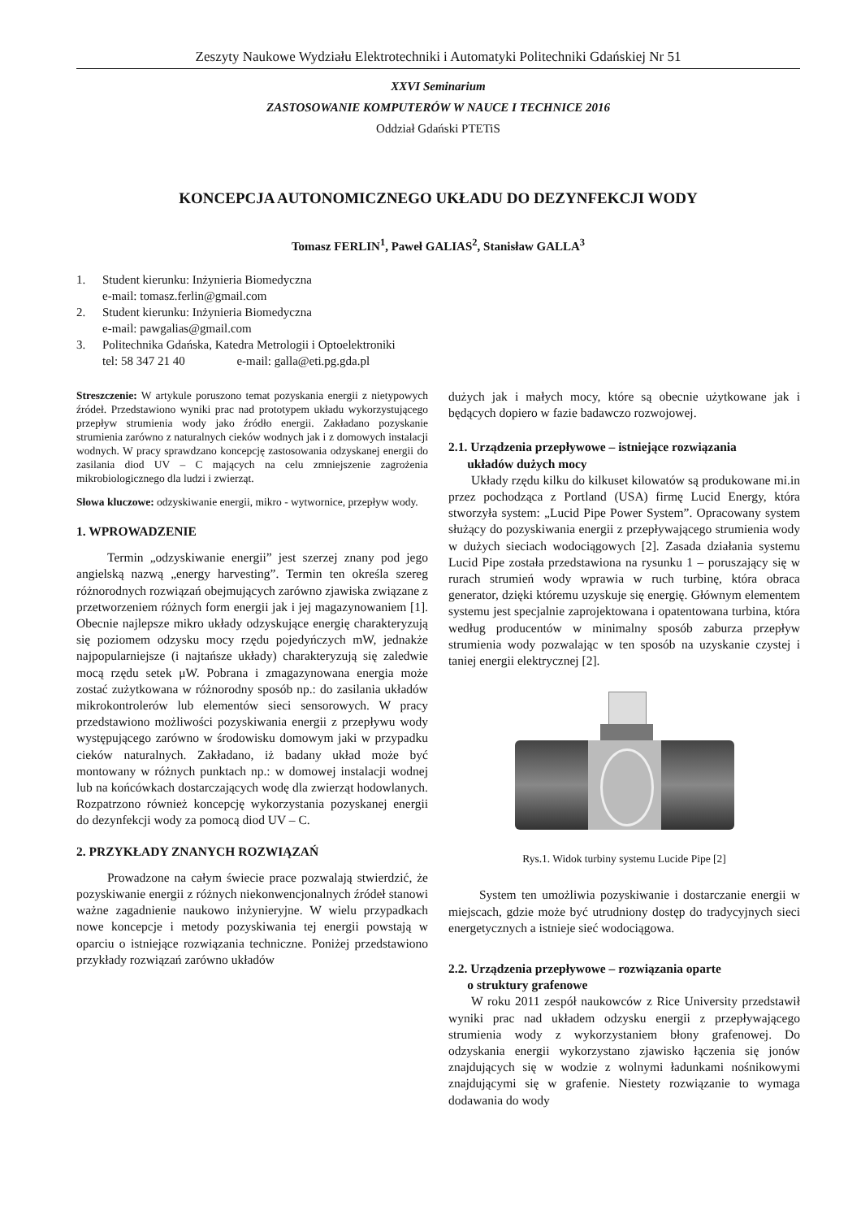Zeszyty Naukowe Wydziału Elektrotechniki i Automatyki Politechniki Gdańskiej Nr 51
XXVI Seminarium
ZASTOSOWANIE KOMPUTERÓW W NAUCE I TECHNICE 2016
Oddział Gdański PTETiS
KONCEPCJA AUTONOMICZNEGO UKŁADU DO DEZYNFEKCJI WODY
Tomasz FERLIN<sup>1</sup>, Paweł GALIAS<sup>2</sup>, Stanisław GALLA<sup>3</sup>
1. Student kierunku: Inżynieria Biomedyczna
e-mail: tomasz.ferlin@gmail.com
2. Student kierunku: Inżynieria Biomedyczna
e-mail: pawgalias@gmail.com
3. Politechnika Gdańska, Katedra Metrologii i Optoelektroniki
tel: 58 347 21 40 e-mail: galla@eti.pg.gda.pl
Streszczenie: W artykule poruszono temat pozyskania energii z nietypowych źródeł. Przedstawiono wyniki prac nad prototypem układu wykorzystującego przepływ strumienia wody jako źródło energii. Zakładano pozyskanie strumienia zarówno z naturalnych cieków wodnych jak i z domowych instalacji wodnych. W pracy sprawdzano koncepcję zastosowania odzyskanej energii do zasilania diod UV – C mających na celu zmniejszenie zagrożenia mikrobiologicznego dla ludzi i zwierząt.
Słowa kluczowe: odzyskiwanie energii, mikro - wytwornice, przepływ wody.
1. WPROWADZENIE
Termin „odzyskiwanie energii” jest szerzej znany pod jego angielską nazwą „energy harvesting”. Termin ten określa szereg różnorodnych rozwiązań obejmujących zarówno zjawiska związane z przetworzeniem różnych form energii jak i jej magazynowaniem [1]. Obecnie najlepsze mikro układy odzyskujące energię charakteryzują się poziomem odzysku mocy rzędu pojedyńczych mW, jednakże najpopularniejsze (i najtańsze układy) charakteryzują się zaledwie mocą rzędu setek μW. Pobrana i zmagazynowana energia może zostać zużytkowana w różnorodny sposób np.: do zasilania układów mikrokontrolerów lub elementów sieci sensorowych. W pracy przedstawiono możliwości pozyskiwania energii z przepływu wody występującego zarówno w środowisku domowym jaki w przypadku cieków naturalnych. Zakładano, iż badany układ może być montowany w różnych punktach np.: w domowej instalacji wodnej lub na końcówkach dostarczających wodę dla zwierząt hodowlanych. Rozpatrzono również koncepcję wykorzystania pozyskanej energii do dezynfekcji wody za pomocą diod UV – C.
2. PRZYKŁADY ZNANYCH ROZWIĄZAŃ
Prowadzone na całym świecie prace pozwalają stwierdzić, że pozyskiwanie energii z różnych niekonwencjonalnych źródeł stanowi ważne zagadnienie naukowo inżynieryjne. W wielu przypadkach nowe koncepcje i metody pozyskiwania tej energii powstają w oparciu o istniejące rozwiązania techniczne. Poniżej przedstawiono przykłady rozwiązań zarówno układów
dużych jak i małych mocy, które są obecnie użytkowane jak i będących dopiero w fazie badawczo rozwojowej.
2.1. Urządzenia przepływowe – istniejące rozwiązania
układów dużych mocy
Układy rzędu kilku do kilkuset kilowatów są produkowane mi.in przez pochodząca z Portland (USA) firmę Lucid Energy, która stworzyła system: „Lucid Pipe Power System”. Opracowany system służący do pozyskiwania energii z przepływającego strumienia wody w dużych sieciach wodociągowych [2]. Zasada działania systemu Lucid Pipe została przedstawiona na rysunku 1 – poruszający się w rurach strumień wody wprawia w ruch turbinę, która obraca generator, dzięki któremu uzyskuje się energię. Głównym elementem systemu jest specjalnie zaprojektowana i opatentowana turbina, która według producentów w minimalny sposób zaburza przepływ strumienia wody pozwalając w ten sposób na uzyskanie czystej i taniej energii elektrycznej [2].
Rys.1. Widok turbiny systemu Lucide Pipe [2]
System ten umożliwia pozyskiwanie i dostarczanie energii w miejscach, gdzie może być utrudniony dostęp do tradycyjnych sieci energetycznych a istnieje sieć wodociągowa.
2.2. Urządzenia przepływowe – rozwiązania oparte
o struktury grafenowe
W roku 2011 zespół naukowców z Rice University przedstawił wyniki prac nad układem odzysku energii z przepływającego strumienia wody z wykorzystaniem błony grafenowej. Do odzyskania energii wykorzystano zjawisko łączenia się jonów znajdujących się w wodzie z wolnymi ładunkami nośnikowymi znajdującymi się w grafenie. Niestety rozwiązanie to wymaga dodawania do wody